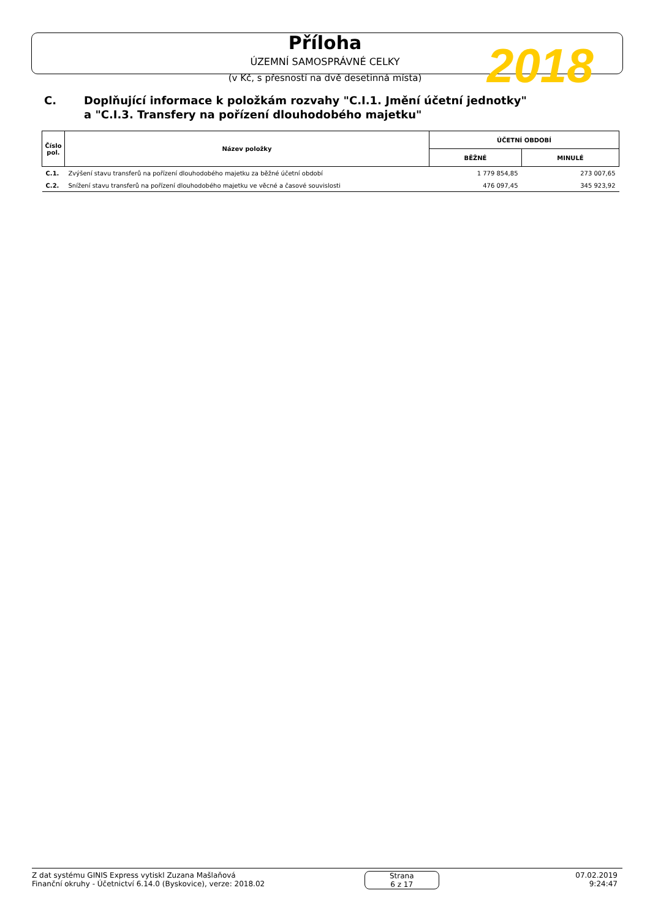Příloha
ÚZEMNÍ SAMOSPRÁVNÉ CELKY
(v Kč, s přesností na dvě desetinná místa)
2018
C. Doplňující informace k položkám rozvahy "C.I.1. Jmění účetní jednotky"
a "C.I.3. Transfery na pořízení dlouhodobého majetku"
| Číslo pol. | Název položky | ÚČETNÍ OBDOBÍ | |
| --- | --- | --- | --- |
| | | BĚŽNÉ | MINULÉ |
| C.1. | Zvýšení stavu transferů na pořízení dlouhodobého majetku za běžné účetní období | 1 779 854,85 | 273 007,65 |
| C.2. | Snížení stavu transferů na pořízení dlouhodobého majetku ve věcné a časové souvislosti | 476 097,45 | 345 923,92 |
Z dat systému GINIS Express vytiskl Zuzana Mašlaňová
Finanční okruhy - Účetnictví 6.14.0 (Byskovice), verze: 2018.02
Strana
6 z 17
07.02.2019
9:24:47